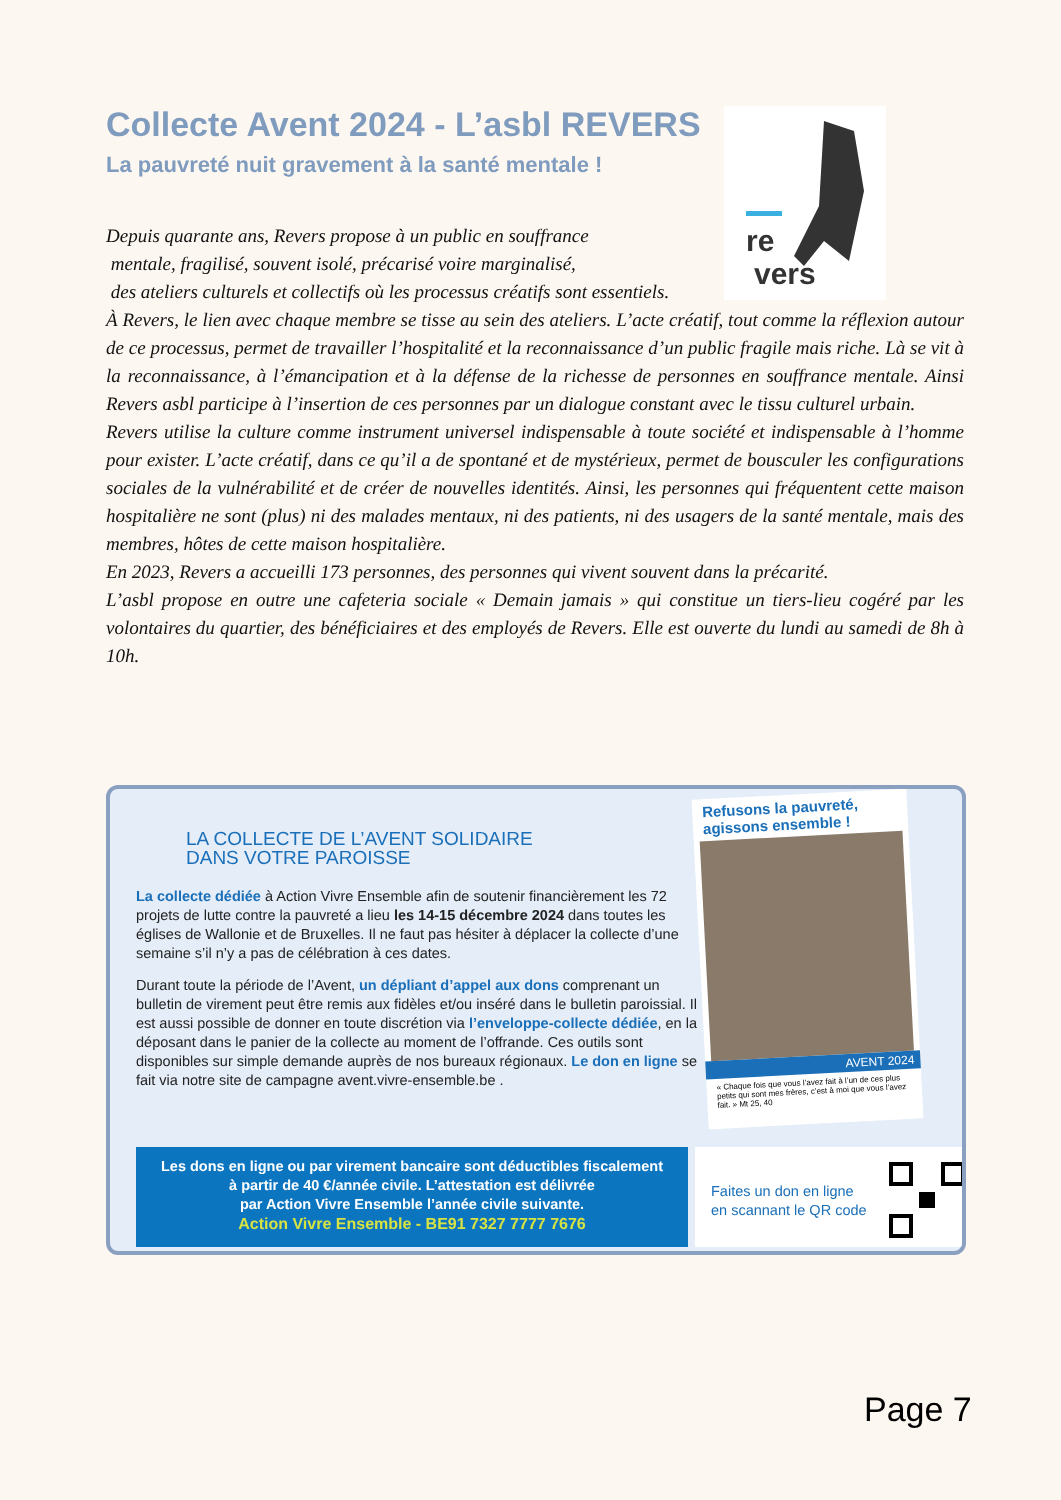Collecte Avent 2024 - L’asbl REVERS
La pauvreté nuit gravement à la santé mentale !
re
vers
Depuis quarante ans, Revers propose à un public en souffrance
mentale, fragilisé, souvent isolé, précarisé voire marginalisé,
des ateliers culturels et collectifs où les processus créatifs sont essentiels.
À Revers, le lien avec chaque membre se tisse au sein des ateliers. L’acte créatif, tout comme la réflexion autour de ce processus, permet de travailler l’hospitalité et la reconnaissance d’un public fragile mais riche. Là se vit à la reconnaissance, à l’émancipation et à la défense de la richesse de personnes en souffrance mentale. Ainsi Revers asbl participe à l’insertion de ces personnes par un dialogue constant avec le tissu culturel urbain.
Revers utilise la culture comme instrument universel indispensable à toute société et indispensable à l’homme pour exister. L’acte créatif, dans ce qu’il a de spontané et de mystérieux, permet de bousculer les configurations sociales de la vulnérabilité et de créer de nouvelles identités. Ainsi, les personnes qui fréquentent cette maison hospitalière ne sont (plus) ni des malades mentaux, ni des patients, ni des usagers de la santé mentale, mais des membres, hôtes de cette maison hospitalière.
En 2023, Revers a accueilli 173 personnes, des personnes qui vivent souvent dans la précarité.
L’asbl propose en outre une cafeteria sociale « Demain jamais » qui constitue un tiers-lieu cogéré par les volontaires du quartier, des bénéficiaires et des employés de Revers. Elle est ouverte du lundi au samedi de 8h à 10h.
LA COLLECTE DE L’AVENT SOLIDAIRE
DANS VOTRE PAROISSE
La collecte dédiée à Action Vivre Ensemble afin de soutenir financièrement les 72 projets de lutte contre la pauvreté a lieu les 14-15 décembre 2024 dans toutes les églises de Wallonie et de Bruxelles. Il ne faut pas hésiter à déplacer la collecte d’une semaine s’il n’y a pas de célébration à ces dates.
Durant toute la période de l’Avent, un dépliant d’appel aux dons comprenant un bulletin de virement peut être remis aux fidèles et/ou inséré dans le bulletin paroissial. Il est aussi possible de donner en toute discrétion via l’enveloppe-collecte dédiée, en la déposant dans le panier de la collecte au moment de l’offrande. Ces outils sont disponibles sur simple demande auprès de nos bureaux régionaux. Le don en ligne se fait via notre site de campagne avent.vivre-ensemble.be .
Refusons la pauvreté, agissons ensemble !
AVENT 2024
« Chaque fois que vous l’avez fait à l’un de ces plus petits qui sont mes frères, c’est à moi que vous l’avez fait. » Mt 25, 40
Les dons en ligne ou par virement bancaire sont déductibles fiscalement
à partir de 40 €/année civile. L’attestation est délivrée
par Action Vivre Ensemble l’année civile suivante.
Action Vivre Ensemble - BE91 7327 7777 7676
Faites un don en ligne
en scannant le QR code
Page 7